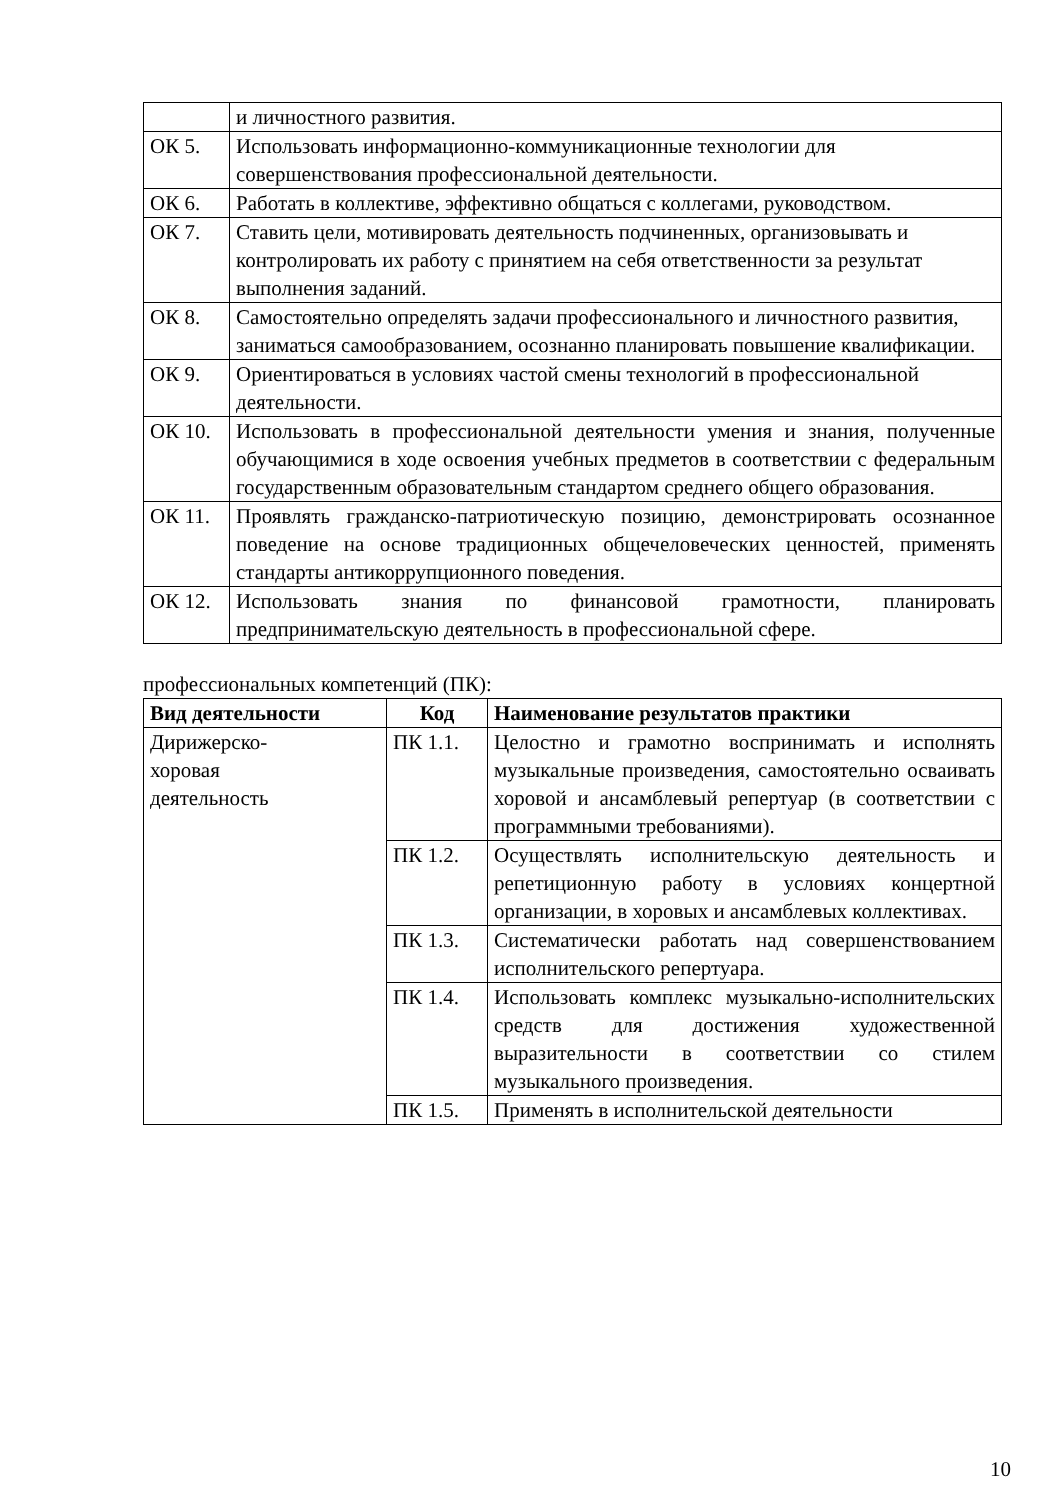| | и личностного развития. |
| ОК 5. | Использовать информационно-коммуникационные технологии для совершенствования профессиональной деятельности. |
| ОК 6. | Работать в коллективе, эффективно общаться с коллегами, руководством. |
| ОК 7. | Ставить цели, мотивировать деятельность подчиненных, организовывать и контролировать их работу с принятием на себя ответственности за результат выполнения заданий. |
| ОК 8. | Самостоятельно определять задачи профессионального и личностного развития, заниматься самообразованием, осознанно планировать повышение квалификации. |
| ОК 9. | Ориентироваться в условиях частой смены технологий в профессиональной деятельности. |
| ОК 10. | Использовать в профессиональной деятельности умения и знания, полученные обучающимися в ходе освоения учебных предметов в соответствии с федеральным государственным образовательным стандартом среднего общего образования. |
| ОК 11. | Проявлять гражданско-патриотическую позицию, демонстрировать осознанное поведение на основе традиционных общечеловеческих ценностей, применять стандарты антикоррупционного поведения. |
| ОК 12. | Использовать знания по финансовой грамотности, планировать предпринимательскую деятельность в профессиональной сфере. |
профессиональных компетенций (ПК):
| Вид деятельности | Код | Наименование результатов практики |
| --- | --- | --- |
| Дирижерско- хоровая деятельность | ПК 1.1. | Целостно и грамотно воспринимать и исполнять музыкальные произведения, самостоятельно осваивать хоровой и ансамблевый репертуар (в соответствии с программными требованиями). |
| | ПК 1.2. | Осуществлять исполнительскую деятельность и репетиционную работу в условиях концертной организации, в хоровых и ансамблевых коллективах. |
| | ПК 1.3. | Систематически работать над совершенствованием исполнительского репертуара. |
| | ПК 1.4. | Использовать комплекс музыкально-исполнительских средств для достижения художественной выразительности в соответствии со стилем музыкального произведения. |
| | ПК 1.5. | Применять в исполнительской деятельности |
10